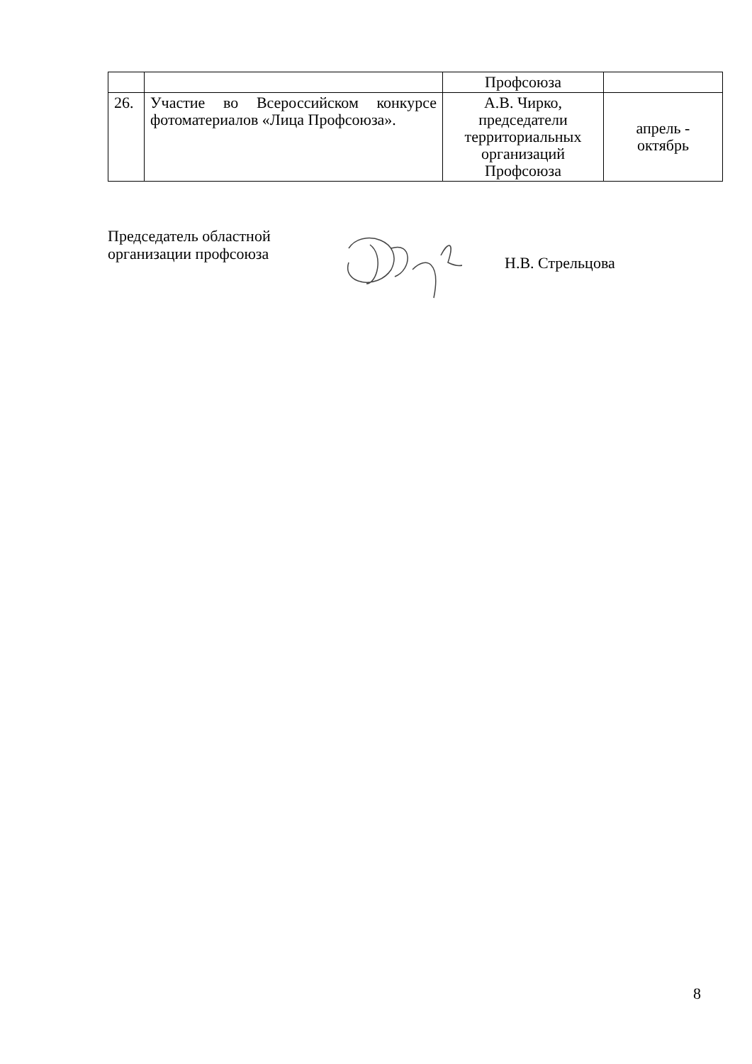| | | Профсоюза | |
| 26. | Участие во Всероссийском конкурсе фотоматериалов «Лица Профсоюза». | А.В. Чирко, председатели территориальных организаций Профсоюза | апрель - октябрь |
Председатель областной
организации профсоюза
Н.В. Стрельцова
8